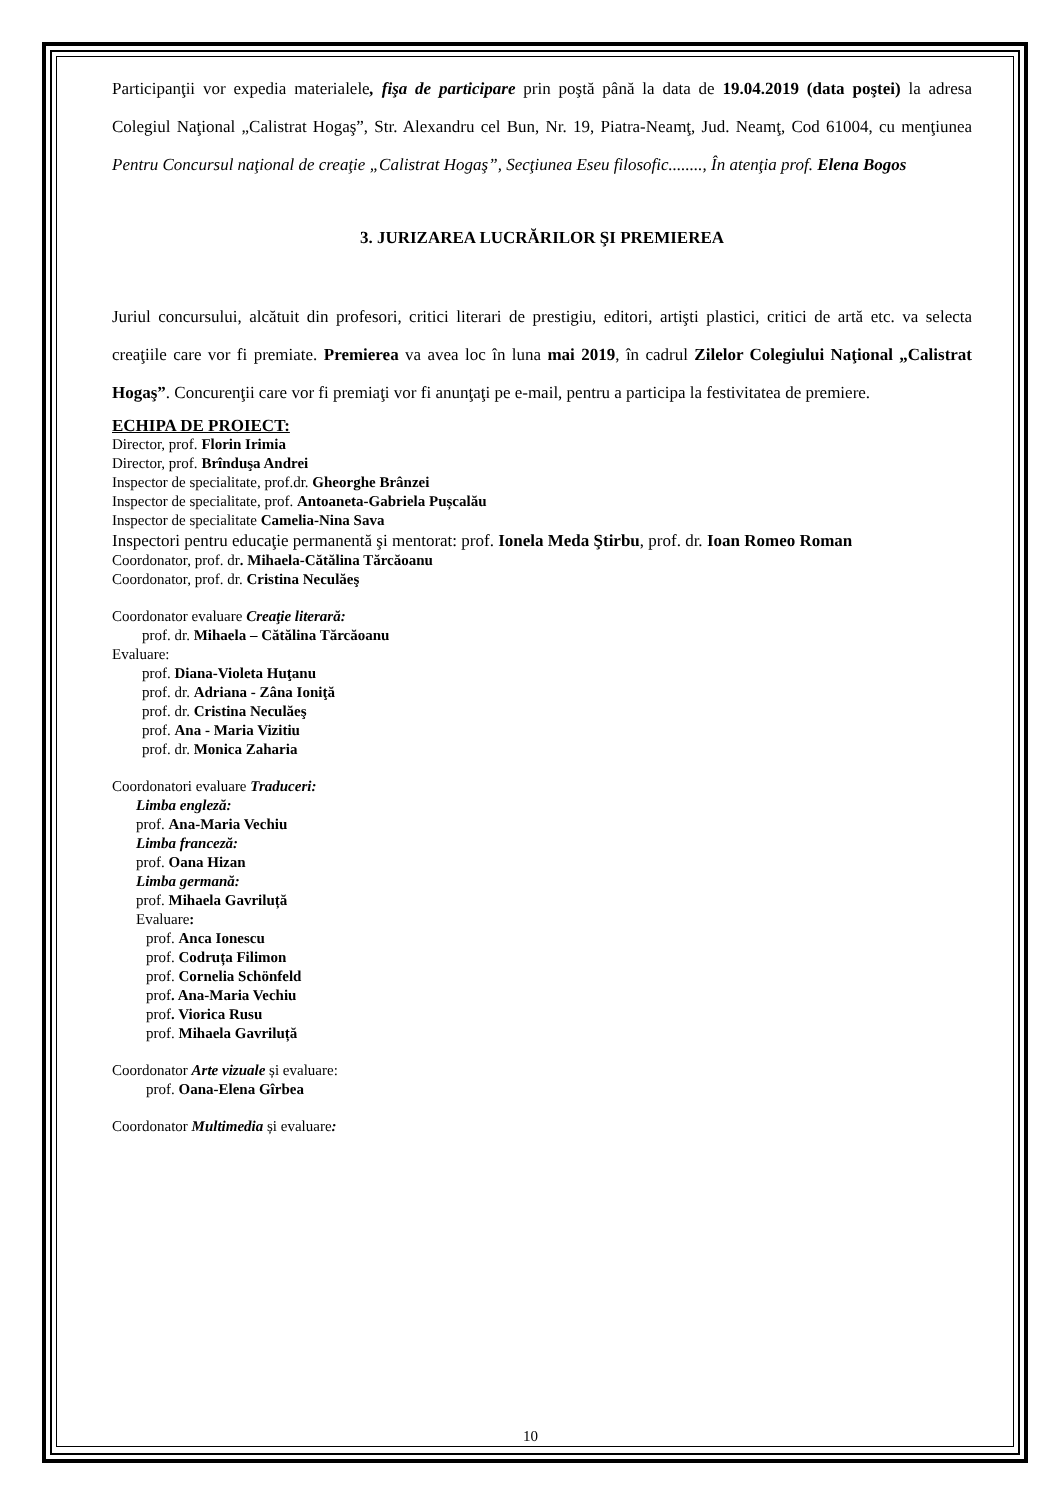Participanţii vor expedia materialele, fişa de participare prin poştă până la data de 19.04.2019 (data poştei) la adresa Colegiul Naţional „Calistrat Hogaş”, Str. Alexandru cel Bun, Nr. 19, Piatra-Neamţ, Jud. Neamţ, Cod 61004, cu menţiunea Pentru Concursul naţional de creaţie „Calistrat Hogaş”, Secţiunea Eseu filosofic........, În atenţia prof. Elena Bogos
3. JURIZAREA LUCRĂRILOR ŞI PREMIEREA
Juriul concursului, alcătuit din profesori, critici literari de prestigiu, editori, artişti plastici, critici de artă etc. va selecta creaţiile care vor fi premiate. Premierea va avea loc în luna mai 2019, în cadrul Zilelor Colegiului Naţional „Calistrat Hogaş”. Concurenţii care vor fi premiaţi vor fi anunţaţi pe e-mail, pentru a participa la festivitatea de premiere.
ECHIPA DE PROIECT:
Director, prof. Florin Irimia
Director, prof. Brînduşa Andrei
Inspector de specialitate, prof.dr. Gheorghe Brânzei
Inspector de specialitate, prof. Antoaneta-Gabriela Pușcalău
Inspector de specialitate Camelia-Nina Sava
Inspectori pentru educaţie permanentă şi mentorat: prof. Ionela Meda Ştirbu, prof. dr. Ioan Romeo Roman
Coordonator, prof. dr. Mihaela-Cătălina Tărcăoanu
Coordonator, prof. dr. Cristina Neculăeş
Coordonator evaluare Creaţie literară:
prof. dr. Mihaela – Cătălina Tărcăoanu
Evaluare:
prof. Diana-Violeta Huţanu
prof. dr. Adriana - Zâna Ioniţă
prof. dr. Cristina Neculăeş
prof. Ana - Maria Vizitiu
prof. dr. Monica Zaharia
Coordonatori evaluare Traduceri:
Limba engleză:
prof. Ana-Maria Vechiu
Limba franceză:
prof. Oana Hizan
Limba germană:
prof. Mihaela Gavriluță
Evaluare:
prof. Anca Ionescu
prof. Codruța Filimon
prof. Cornelia Schönfeld
prof. Ana-Maria Vechiu
prof. Viorica Rusu
prof. Mihaela Gavriluță
Coordonator Arte vizuale și evaluare:
prof. Oana-Elena Gîrbea
Coordonator Multimedia și evaluare:
10